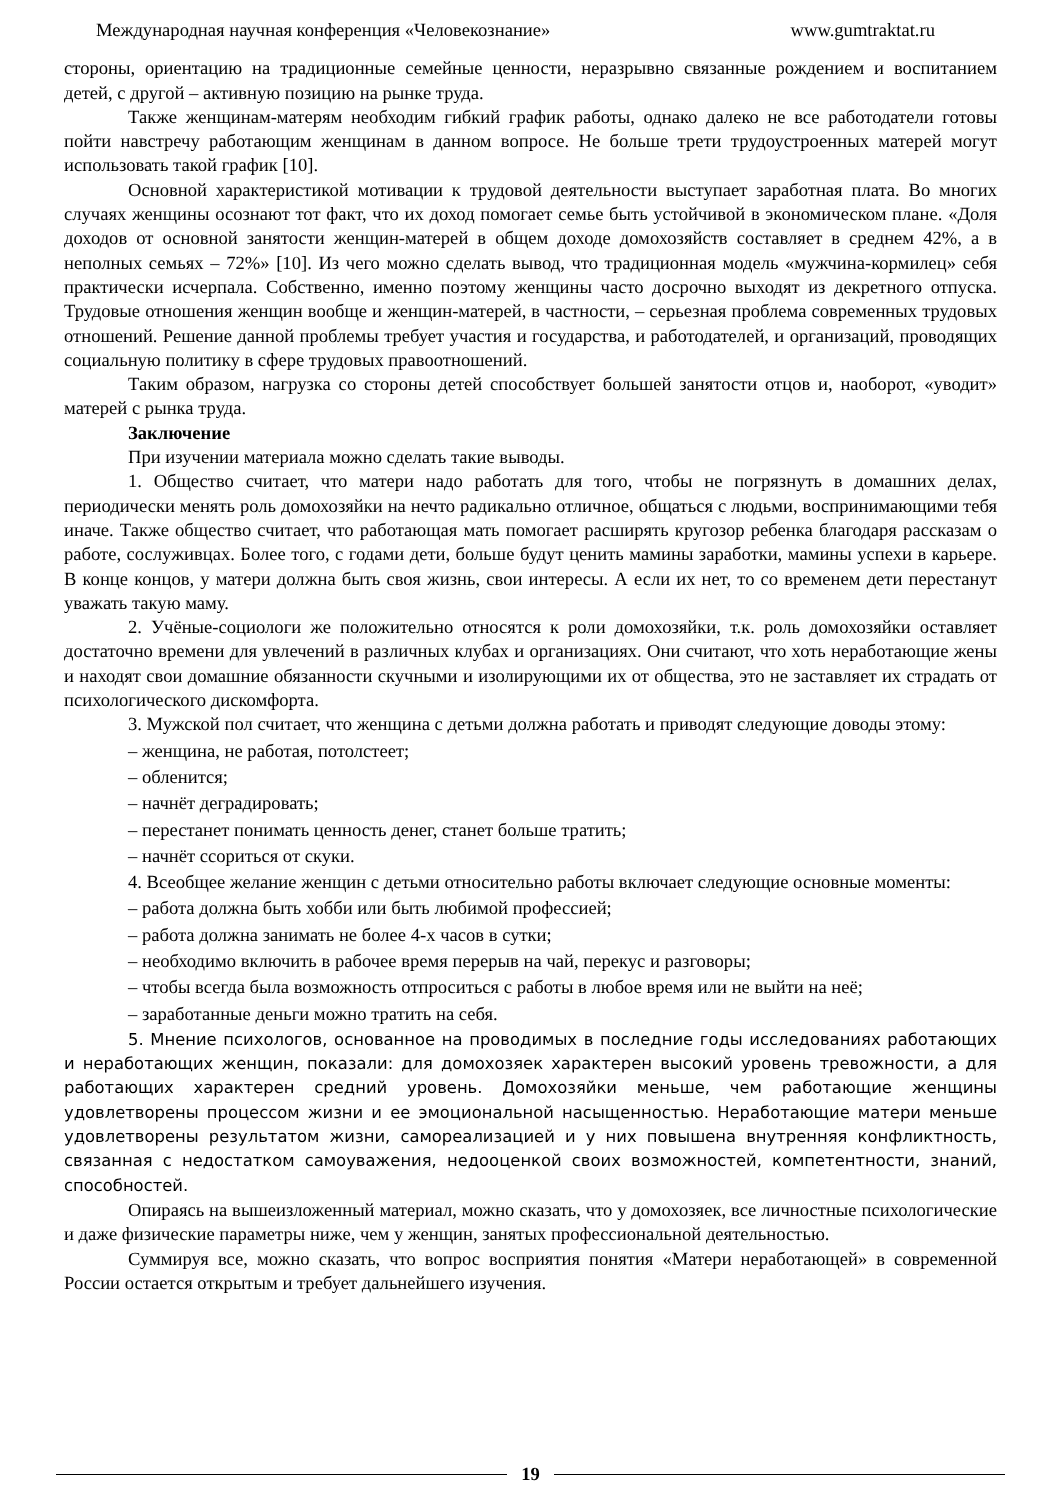Международная научная конференция «Человекознание» www.gumtraktat.ru
стороны, ориентацию на традиционные семейные ценности, неразрывно связанные рождением и воспитанием детей, с другой – активную позицию на рынке труда.
Также женщинам-матерям необходим гибкий график работы, однако далеко не все работодатели готовы пойти навстречу работающим женщинам в данном вопросе. Не больше трети трудоустроенных матерей могут использовать такой график [10].
Основной характеристикой мотивации к трудовой деятельности выступает заработная плата. Во многих случаях женщины осознают тот факт, что их доход помогает семье быть устойчивой в экономическом плане. «Доля доходов от основной занятости женщин-матерей в общем доходе домохозяйств составляет в среднем 42%, а в неполных семьях – 72%» [10]. Из чего можно сделать вывод, что традиционная модель «мужчина-кормилец» себя практически исчерпала. Собственно, именно поэтому женщины часто досрочно выходят из декретного отпуска. Трудовые отношения женщин вообще и женщин-матерей, в частности, – серьезная проблема современных трудовых отношений. Решение данной проблемы требует участия и государства, и работодателей, и организаций, проводящих социальную политику в сфере трудовых правоотношений.
Таким образом, нагрузка со стороны детей способствует большей занятости отцов и, наоборот, «уводит» матерей с рынка труда.
Заключение
При изучении материала можно сделать такие выводы.
1. Общество считает, что матери надо работать для того, чтобы не погрязнуть в домашних делах, периодически менять роль домохозяйки на нечто радикально отличное, общаться с людьми, воспринимающими тебя иначе. Также общество считает, что работающая мать помогает расширять кругозор ребенка благодаря рассказам о работе, сослуживцах. Более того, с годами дети, больше будут ценить мамины заработки, мамины успехи в карьере. В конце концов, у матери должна быть своя жизнь, свои интересы. А если их нет, то со временем дети перестанут уважать такую маму.
2. Учёные-социологи же положительно относятся к роли домохозяйки, т.к. роль домохозяйки оставляет достаточно времени для увлечений в различных клубах и организациях. Они считают, что хоть неработающие жены и находят свои домашние обязанности скучными и изолирующими их от общества, это не заставляет их страдать от психологического дискомфорта.
3. Мужской пол считает, что женщина с детьми должна работать и приводят следующие доводы этому:
– женщина, не работая, потолстеет;
– обленится;
– начнёт деградировать;
– перестанет понимать ценность денег, станет больше тратить;
– начнёт ссориться от скуки.
4. Всеобщее желание женщин с детьми относительно работы включает следующие основные моменты:
– работа должна быть хобби или быть любимой профессией;
– работа должна занимать не более 4-х часов в сутки;
– необходимо включить в рабочее время перерыв на чай, перекус и разговоры;
– чтобы всегда была возможность отпроситься с работы в любое время или не выйти на неё;
– заработанные деньги можно тратить на себя.
5. Мнение психологов, основанное на проводимых в последние годы исследованиях работающих и неработающих женщин, показали: для домохозяек характерен высокий уровень тревожности, а для работающих характерен средний уровень. Домохозяйки меньше, чем работающие женщины удовлетворены процессом жизни и ее эмоциональной насыщенностью. Неработающие матери меньше удовлетворены результатом жизни, самореализацией и у них повышена внутренняя конфликтность, связанная с недостатком самоуважения, недооценкой своих возможностей, компетентности, знаний, способностей.
Опираясь на вышеизложенный материал, можно сказать, что у домохозяек, все личностные психологические и даже физические параметры ниже, чем у женщин, занятых профессиональной деятельностью.
Суммируя все, можно сказать, что вопрос восприятия понятия «Матери неработающей» в современной России остается открытым и требует дальнейшего изучения.
19